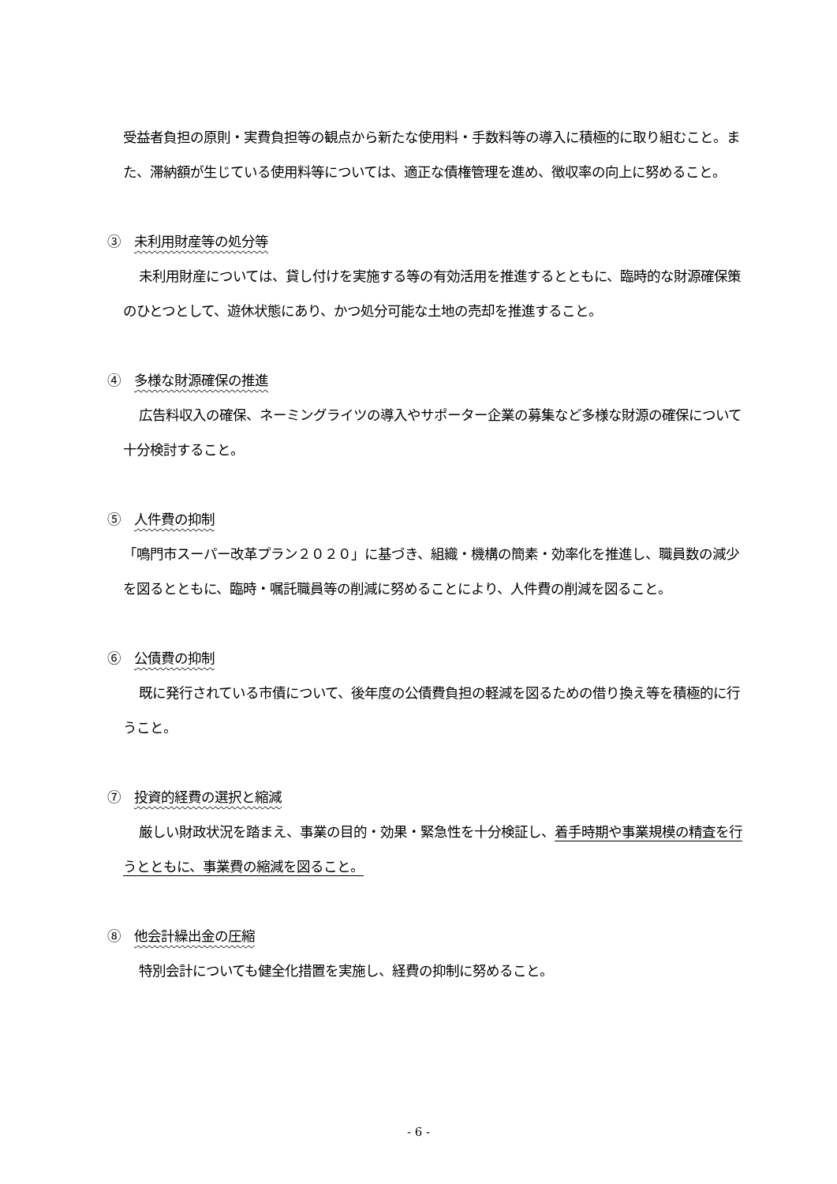受益者負担の原則・実費負担等の観点から新たな使用料・手数料等の導入に積極的に取り組むこと。また、滞納額が生じている使用料等については、適正な債権管理を進め、徴収率の向上に努めること。
③　未利用財産等の処分等
未利用財産については、貸し付けを実施する等の有効活用を推進するとともに、臨時的な財源確保策のひとつとして、遊休状態にあり、かつ処分可能な土地の売却を推進すること。
④　多様な財源確保の推進
広告料収入の確保、ネーミングライツの導入やサポーター企業の募集など多様な財源の確保について十分検討すること。
⑤　人件費の抑制
「鳴門市スーパー改革プラン２０２０」に基づき、組織・機構の簡素・効率化を推進し、職員数の減少を図るとともに、臨時・嘱託職員等の削減に努めることにより、人件費の削減を図ること。
⑥　公債費の抑制
既に発行されている市債について、後年度の公債費負担の軽減を図るための借り換え等を積極的に行うこと。
⑦　投資的経費の選択と縮減
厳しい財政状況を踏まえ、事業の目的・効果・緊急性を十分検証し、着手時期や事業規模の精査を行うとともに、事業費の縮減を図ること。
⑧　他会計繰出金の圧縮
特別会計についても健全化措置を実施し、経費の抑制に努めること。
- 6 -